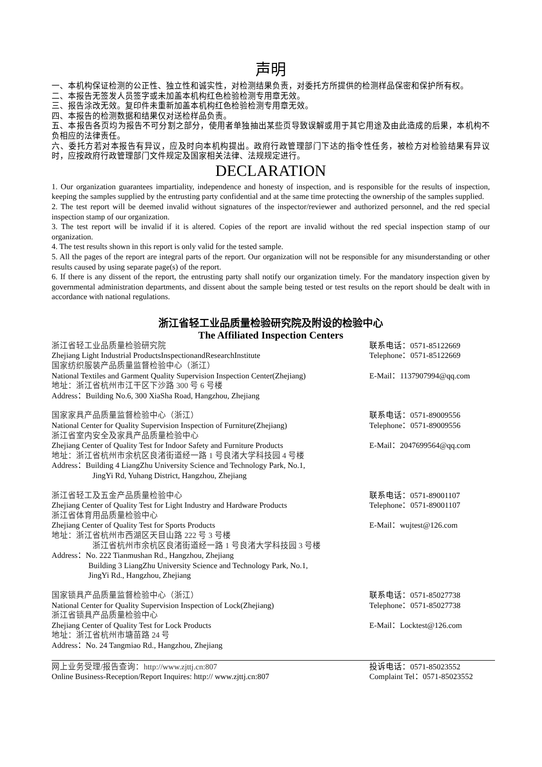声明
一、本机构保证检测的公正性、独立性和诚实性，对检测结果负责，对委托方所提供的检测样品保密和保护所有权。
二、本报告无签发人员签字或未加盖本机构红色检验检测专用章无效。
三、报告涂改无效。复印件未重新加盖本机构红色检验检测专用章无效。
四、本报告的检测数据和结果仅对送检样品负责。
五、本报告各页均为报告不可分割之部分，使用者单独抽出某些页导致误解或用于其它用途及由此造成的后果，本机构不负相应的法律责任。
六、委托方若对本报告有异议，应及时向本机构提出。政府行政管理部门下达的指令性任务，被检方对检验结果有异议时，应按政府行政管理部门文件规定及国家相关法律、法规规定进行。
DECLARATION
1. Our organization guarantees impartiality, independence and honesty of inspection, and is responsible for the results of inspection, keeping the samples supplied by the entrusting party confidential and at the same time protecting the ownership of the samples supplied.
2. The test report will be deemed invalid without signatures of the inspector/reviewer and authorized personnel, and the red special inspection stamp of our organization.
3. The test report will be invalid if it is altered. Copies of the report are invalid without the red special inspection stamp of our organization.
4. The test results shown in this report is only valid for the tested sample.
5. All the pages of the report are integral parts of the report. Our organization will not be responsible for any misunderstanding or other results caused by using separate page(s) of the report.
6. If there is any dissent of the report, the entrusting party shall notify our organization timely. For the mandatory inspection given by governmental administration departments, and dissent about the sample being tested or test results on the report should be dealt with in accordance with national regulations.
浙江省轻工业品质量检验研究院及附设的检验中心
The Affiliated Inspection Centers
浙江省轻工业品质量检验研究院
Zhejiang Light Industrial ProductsInspectionandResearchInstitute
国家纺织服装产品质量监督检验中心（浙江）
National Textiles and Garment Quality Supervision Inspection Center(Zhejiang)
地址：浙江省杭州市江干区下沙路 300 号 6 号楼
Address：Building No.6, 300 XiaSha Road, Hangzhou, Zhejiang
联系电话：0571-85122669
Telephone：0571-85122669
E-Mail：1137907994@qq.com
国家家具产品质量监督检验中心（浙江）
National Center for Quality Supervision Inspection of Furniture(Zhejiang)
浙江省室内安全及家具产品质量检验中心
Zhejiang Center of Quality Test for Indoor Safety and Furniture Products
地址：浙江省杭州市余杭区良渚街道经一路 1 号良渚大学科技园 4 号楼
Address：Building 4 LiangZhu University Science and Technology Park, No.1,
JingYi Rd, Yuhang District, Hangzhou, Zhejiang
联系电话：0571-89009556
Telephone：0571-89009556
E-Mail：2047699564@qq.com
浙江省轻工及五金产品质量检验中心
Zhejiang Center of Quality Test for Light Industry and Hardware Products
浙江省体育用品质量检验中心
Zhejiang Center of Quality Test for Sports Products
地址：浙江省杭州市西湖区天目山路 222 号 3 号楼
浙江省杭州市余杭区良渚街道经一路 1 号良渚大学科技园 3 号楼
Address：No. 222 Tianmushan Rd., Hangzhou, Zhejiang
Building 3 LiangZhu University Science and Technology Park, No.1,
JingYi Rd., Hangzhou, Zhejiang
联系电话：0571-89001107
Telephone：0571-89001107
E-Mail：wujtest@126.com
国家锁具产品质量监督检验中心（浙江）
National Center for Quality Supervision Inspection of Lock(Zhejiang)
浙江省锁具产品质量检验中心
Zhejiang Center of Quality Test for Lock Products
地址：浙江省杭州市塘苗路 24 号
Address：No. 24 Tangmiao Rd., Hangzhou, Zhejiang
联系电话：0571-85027738
Telephone：0571-85027738
E-Mail：Locktest@126.com
网上业务受理/报告查询：http://www.zjttj.cn:807
Online Business-Reception/Report Inquires: http:// www.zjttj.cn:807
投诉电话：0571-85023552
Complaint Tel：0571-85023552